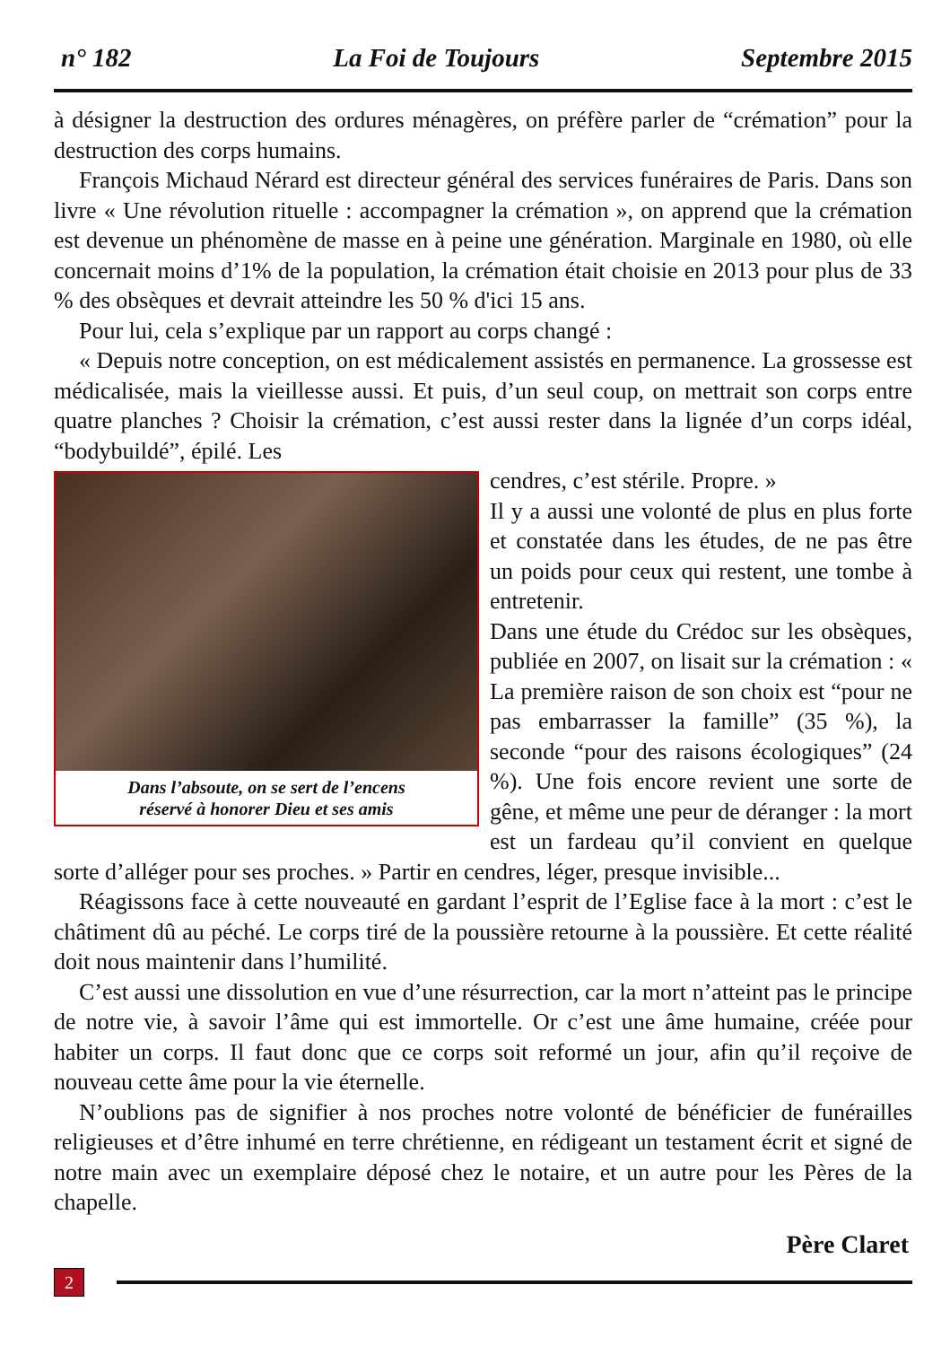n° 182 La Foi de Toujours Septembre 2015
à désigner la destruction des ordures ménagères, on préfère parler de “crémation” pour la destruction des corps humains.
François Michaud Nérard est directeur général des services funéraires de Paris. Dans son livre « Une révolution rituelle : accompagner la crémation », on apprend que la crémation est devenue un phénomène de masse en à peine une génération. Marginale en 1980, où elle concernait moins d’1% de la population, la crémation était choisie en 2013 pour plus de 33 % des obsèques et devrait atteindre les 50 % d'ici 15 ans.
Pour lui, cela s’explique par un rapport au corps changé :
« Depuis notre conception, on est médicalement assistés en permanence. La grossesse est médicalisée, mais la vieillesse aussi. Et puis, d’un seul coup, on mettrait son corps entre quatre planches ? Choisir la crémation, c’est aussi rester dans la lignée d’un corps idéal, “bodybuildé”, épilé. Les
Dans l’absoute, on se sert de l’encens
réservé à honorer Dieu et ses amis
cendres, c’est stérile. Propre. »
Il y a aussi une volonté de plus en plus forte et constatée dans les études, de ne pas être un poids pour ceux qui restent, une tombe à entretenir.
Dans une étude du Crédoc sur les obsèques, publiée en 2007, on lisait sur la crémation : « La première raison de son choix est “pour ne pas embarrasser la famille” (35 %), la seconde “pour des raisons écologiques” (24 %). Une fois encore revient une sorte de gêne, et même une peur de déranger : la mort est un fardeau qu’il convient en quelque sorte d’alléger pour ses proches. » Partir en cendres, léger, presque invisible...
Réagissons face à cette nouveauté en gardant l’esprit de l’Eglise face à la mort : c’est le châtiment dû au péché. Le corps tiré de la poussière retourne à la poussière. Et cette réalité doit nous maintenir dans l’humilité.
C’est aussi une dissolution en vue d’une résurrection, car la mort n’atteint pas le principe de notre vie, à savoir l’âme qui est immortelle. Or c’est une âme humaine, créée pour habiter un corps. Il faut donc que ce corps soit reformé un jour, afin qu’il reçoive de nouveau cette âme pour la vie éternelle.
N’oublions pas de signifier à nos proches notre volonté de bénéficier de funérailles religieuses et d’être inhumé en terre chrétienne, en rédigeant un testament écrit et signé de notre main avec un exemplaire déposé chez le notaire, et un autre pour les Pères de la chapelle.
Père Claret
2